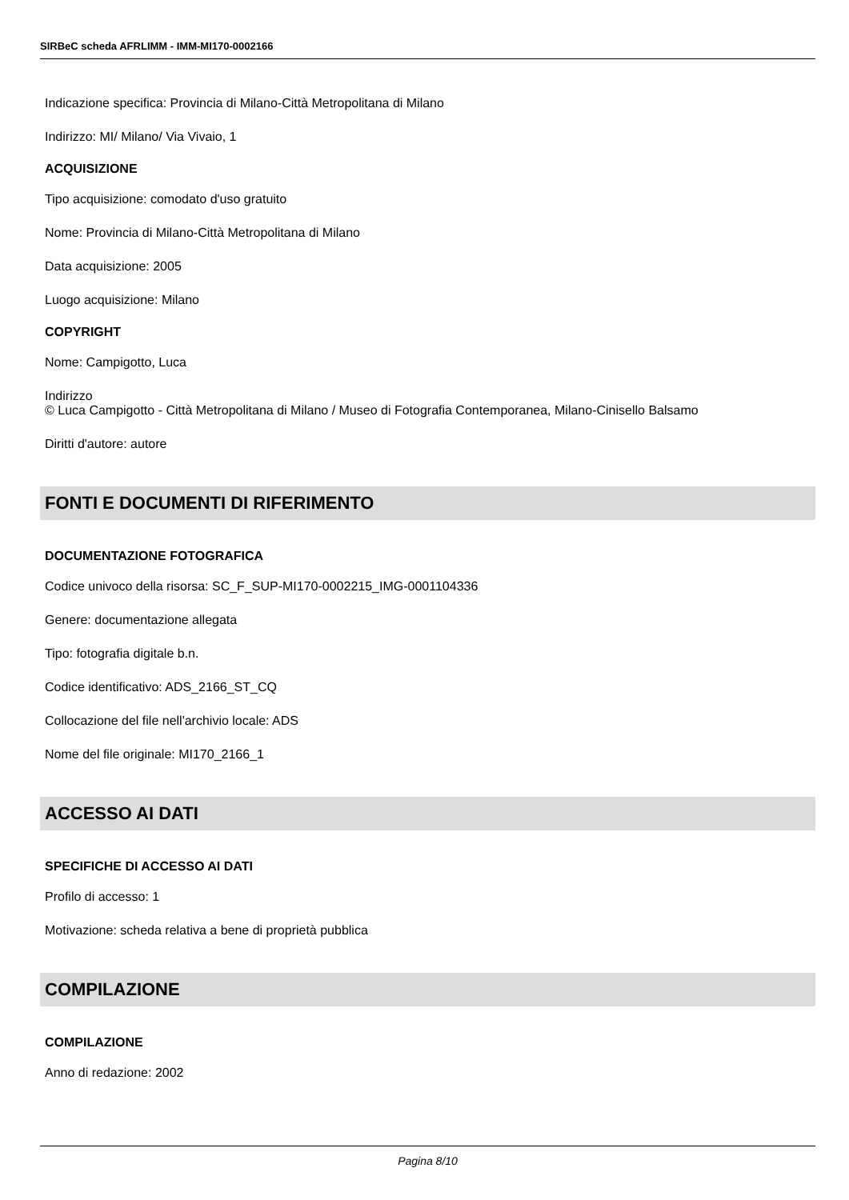SIRBeC scheda AFRLIMM - IMM-MI170-0002166
Indicazione specifica: Provincia di Milano-Città Metropolitana di Milano
Indirizzo: MI/ Milano/ Via Vivaio, 1
ACQUISIZIONE
Tipo acquisizione: comodato d'uso gratuito
Nome: Provincia di Milano-Città Metropolitana di Milano
Data acquisizione: 2005
Luogo acquisizione: Milano
COPYRIGHT
Nome: Campigotto, Luca
Indirizzo
© Luca Campigotto - Città Metropolitana di Milano / Museo di Fotografia Contemporanea, Milano-Cinisello Balsamo
Diritti d'autore: autore
FONTI E DOCUMENTI DI RIFERIMENTO
DOCUMENTAZIONE FOTOGRAFICA
Codice univoco della risorsa: SC_F_SUP-MI170-0002215_IMG-0001104336
Genere: documentazione allegata
Tipo: fotografia digitale b.n.
Codice identificativo: ADS_2166_ST_CQ
Collocazione del file nell'archivio locale: ADS
Nome del file originale: MI170_2166_1
ACCESSO AI DATI
SPECIFICHE DI ACCESSO AI DATI
Profilo di accesso: 1
Motivazione: scheda relativa a bene di proprietà pubblica
COMPILAZIONE
COMPILAZIONE
Anno di redazione: 2002
Pagina 8/10